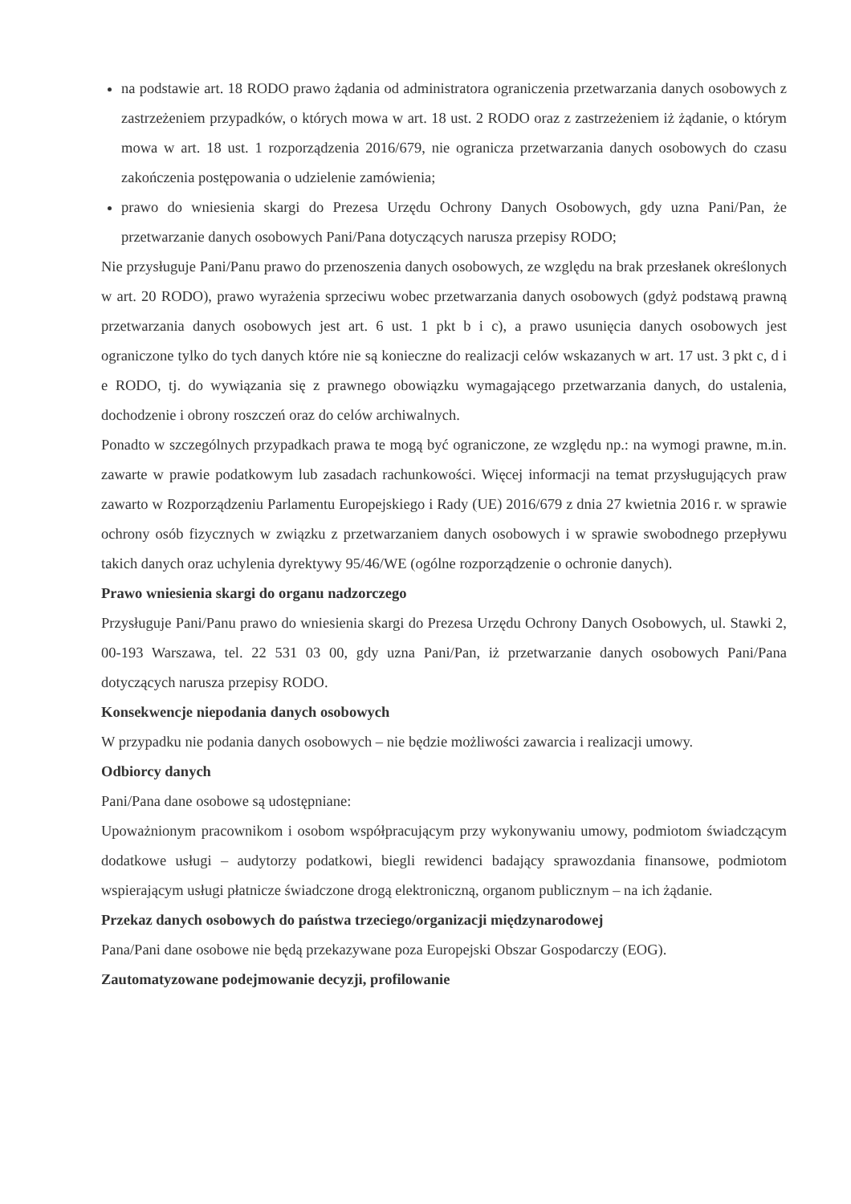na podstawie art. 18 RODO prawo żądania od administratora ograniczenia przetwarzania danych osobowych z zastrzeżeniem przypadków, o których mowa w art. 18 ust. 2 RODO oraz z zastrzeżeniem iż żądanie, o którym mowa w art. 18 ust. 1 rozporządzenia 2016/679, nie ogranicza przetwarzania danych osobowych do czasu zakończenia postępowania o udzielenie zamówienia;
prawo do wniesienia skargi do Prezesa Urzędu Ochrony Danych Osobowych, gdy uzna Pani/Pan, że przetwarzanie danych osobowych Pani/Pana dotyczących narusza przepisy RODO;
Nie przysługuje Pani/Panu prawo do przenoszenia danych osobowych, ze względu na brak przesłanek określonych w art. 20 RODO), prawo wyrażenia sprzeciwu wobec przetwarzania danych osobowych (gdyż podstawą prawną przetwarzania danych osobowych jest art. 6 ust. 1 pkt b i c), a prawo usunięcia danych osobowych jest ograniczone tylko do tych danych które nie są konieczne do realizacji celów wskazanych w art. 17 ust. 3 pkt c, d i e RODO, tj. do wywiązania się z prawnego obowiązku wymagającego przetwarzania danych, do ustalenia, dochodzenie i obrony roszczeń oraz do celów archiwalnych.
Ponadto w szczególnych przypadkach prawa te mogą być ograniczone, ze względu np.: na wymogi prawne, m.in. zawarte w prawie podatkowym lub zasadach rachunkowości. Więcej informacji na temat przysługujących praw zawarto w Rozporządzeniu Parlamentu Europejskiego i Rady (UE) 2016/679 z dnia 27 kwietnia 2016 r. w sprawie ochrony osób fizycznych w związku z przetwarzaniem danych osobowych i w sprawie swobodnego przepływu takich danych oraz uchylenia dyrektywy 95/46/WE (ogólne rozporządzenie o ochronie danych).
Prawo wniesienia skargi do organu nadzorczego
Przysługuje Pani/Panu prawo do wniesienia skargi do Prezesa Urzędu Ochrony Danych Osobowych, ul. Stawki 2, 00-193 Warszawa, tel. 22 531 03 00, gdy uzna Pani/Pan, iż przetwarzanie danych osobowych Pani/Pana dotyczących narusza przepisy RODO.
Konsekwencje niepodania danych osobowych
W przypadku nie podania danych osobowych – nie będzie możliwości zawarcia i realizacji umowy.
Odbiorcy danych
Pani/Pana dane osobowe są udostępniane:
Upoważnionym pracownikom i osobom współpracującym przy wykonywaniu umowy, podmiotom świadczącym dodatkowe usługi – audytorzy podatkowi, biegli rewidenci badający sprawozdania finansowe, podmiotom wspierającym usługi płatnicze świadczone drogą elektroniczną, organom publicznym – na ich żądanie.
Przekaz danych osobowych do państwa trzeciego/organizacji międzynarodowej
Pana/Pani dane osobowe nie będą przekazywane poza Europejski Obszar Gospodarczy (EOG).
Zautomatyzowane podejmowanie decyzji, profilowanie